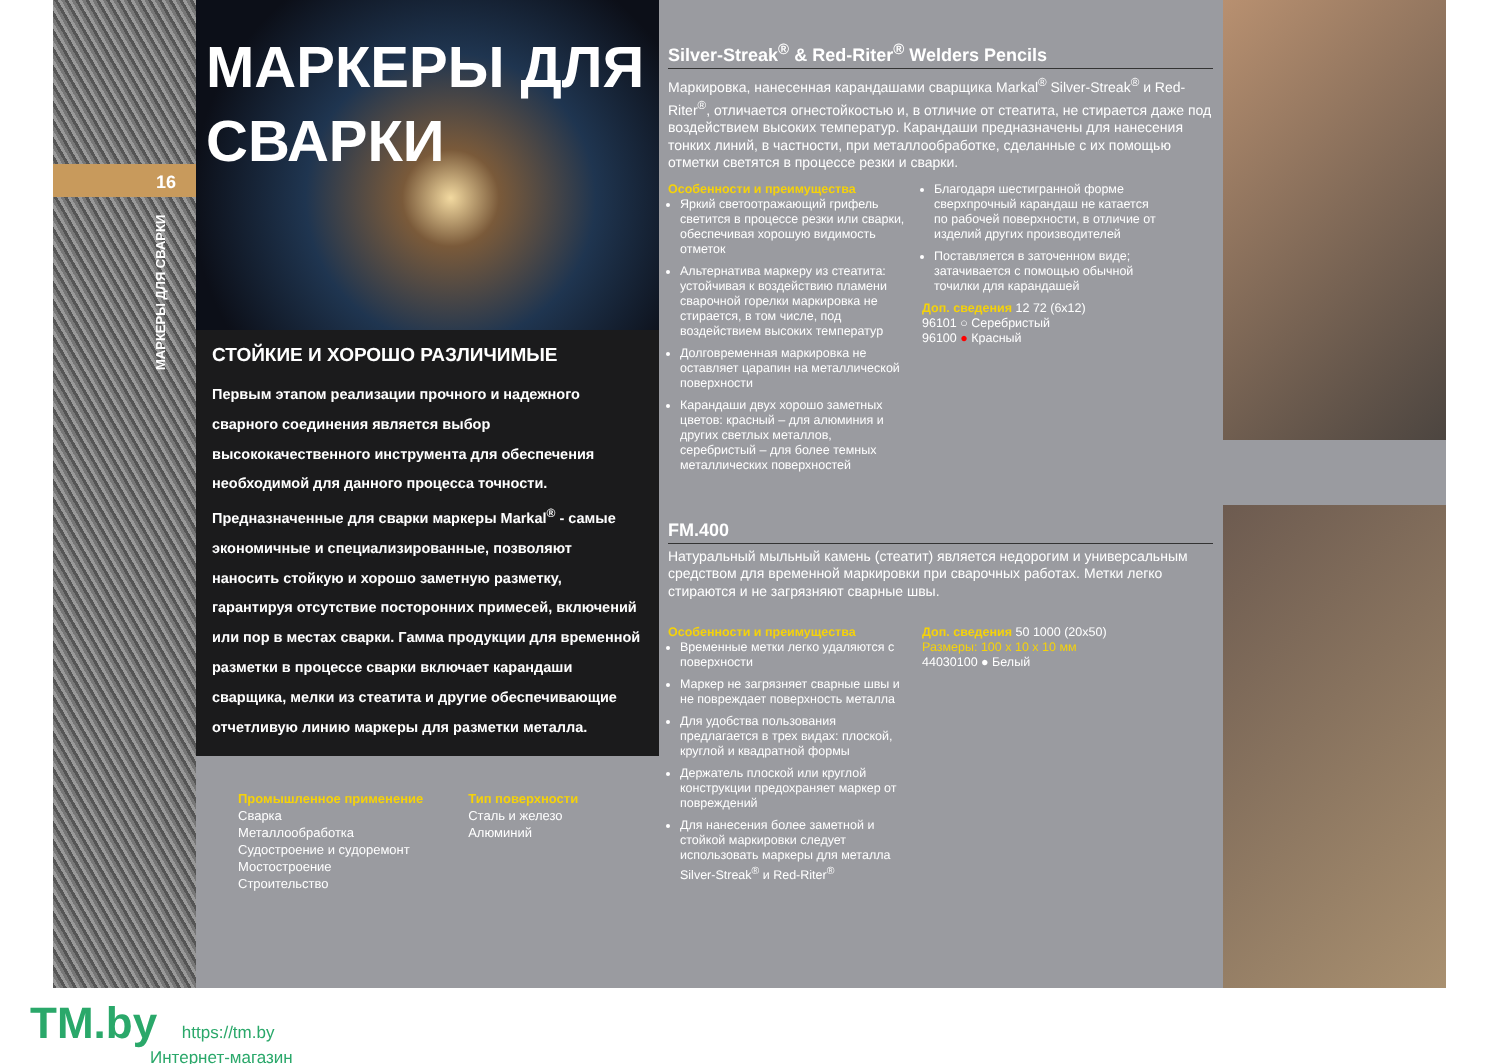16
МАРКЕРЫ ДЛЯ СВАРКИ
МАРКЕРЫ ДЛЯ СВАРКИ
СТОЙКИЕ И ХОРОШО РАЗЛИЧИМЫЕ
Первым этапом реализации прочного и надежного сварного соединения является выбор высококачественного инструмента для обеспечения необходимой для данного процесса точности. Предназначенные для сварки маркеры Markal<sup>®</sup> - самые экономичные и специализированные, позволяют наносить стойкую и хорошо заметную разметку, гарантируя отсутствие посторонних примесей, включений или пор в местах сварки. Гамма продукции для временной разметки в процессе сварки включает карандаши сварщика, мелки из стеатита и другие обеспечивающие отчетливую линию маркеры для разметки металла.
Промышленное применение
Сварка
Металлообработка
Судостроение и судоремонт
Мостостроение
Строительство
Тип поверхности
Сталь и железо
Алюминий
Silver-Streak<sup>®</sup> & Red-Riter<sup>®</sup> Welders Pencils
Маркировка, нанесенная карандашами сварщика Markal<sup>®</sup> Silver-Streak<sup>®</sup> и Red-Riter<sup>®</sup>, отличается огнестойкостью и, в отличие от стеатита, не стирается даже под воздействием высоких температур. Карандаши предназначены для нанесения тонких линий, в частности, при металлообработке, сделанные с их помощью отметки светятся в процессе резки и сварки.
Особенности и преимущества
Яркий светоотражающий грифель светится в процессе резки или сварки, обеспечивая хорошую видимость отметок
Альтернатива маркеру из стеатита: устойчивая к воздействию пламени сварочной горелки маркировка не стирается, в том числе, под воздействием высоких температур
Долговременная маркировка не оставляет царапин на металлической поверхности
Карандаши двух хорошо заметных цветов: красный – для алюминия и других светлых металлов, серебристый – для более темных металлических поверхностей
Благодаря шестигранной форме сверхпрочный карандаш не катается по рабочей поверхности, в отличие от изделий других производителей
Поставляется в заточенном виде; затачивается с помощью обычной точилки для карандашей
Доп. сведения 12 72 (6x12)
96101 ○ Серебристый
96100 ● Красный
FM.400
Натуральный мыльный камень (стеатит) является недорогим и универсальным средством для временной маркировки при сварочных работах. Метки легко стираются и не загрязняют сварные швы.
Особенности и преимущества
Временные метки легко удаляются с поверхности
Маркер не загрязняет сварные швы и не повреждает поверхность металла
Для удобства пользования предлагается в трех видах: плоской, круглой и квадратной формы
Держатель плоской или круглой конструкции предохраняет маркер от повреждений
Для нанесения более заметной и стойкой маркировки следует использовать маркеры для металла Silver-Streak<sup>®</sup> и Red-Riter<sup>®</sup>
Доп. сведения 50 1000 (20x50)
Размеры: 100 x 10 x 10 мм
44030100 ● Белый
TM.by https://tm.by
Интернет-магазин